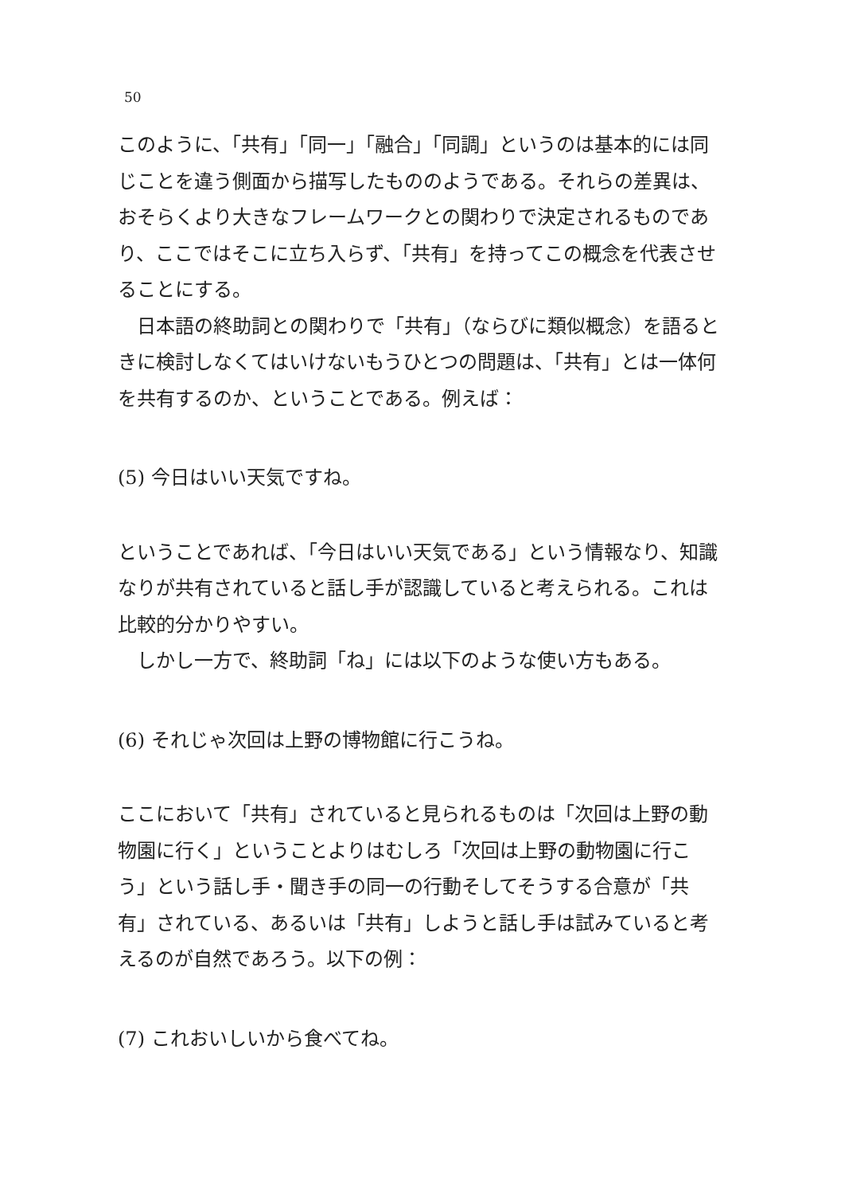50
このように、「共有」「同一」「融合」「同調」というのは基本的には同じことを違う側面から描写したもののようである。それらの差異は、おそらくより大きなフレームワークとの関わりで決定されるものであり、ここではそこに立ち入らず、「共有」を持ってこの概念を代表させることにする。
日本語の終助詞との関わりで「共有」（ならびに類似概念）を語るときに検討しなくてはいけないもうひとつの問題は、「共有」とは一体何を共有するのか、ということである。例えば：
(5) 今日はいい天気ですね。
ということであれば、「今日はいい天気である」という情報なり、知識なりが共有されていると話し手が認識していると考えられる。これは比較的分かりやすい。
しかし一方で、終助詞「ね」には以下のような使い方もある。
(6) それじゃ次回は上野の博物館に行こうね。
ここにおいて「共有」されていると見られるものは「次回は上野の動物園に行く」ということよりはむしろ「次回は上野の動物園に行こう」という話し手・聞き手の同一の行動そしてそうする合意が「共有」されている、あるいは「共有」しようと話し手は試みていると考えるのが自然であろう。以下の例：
(7) これおいしいから食べてね。